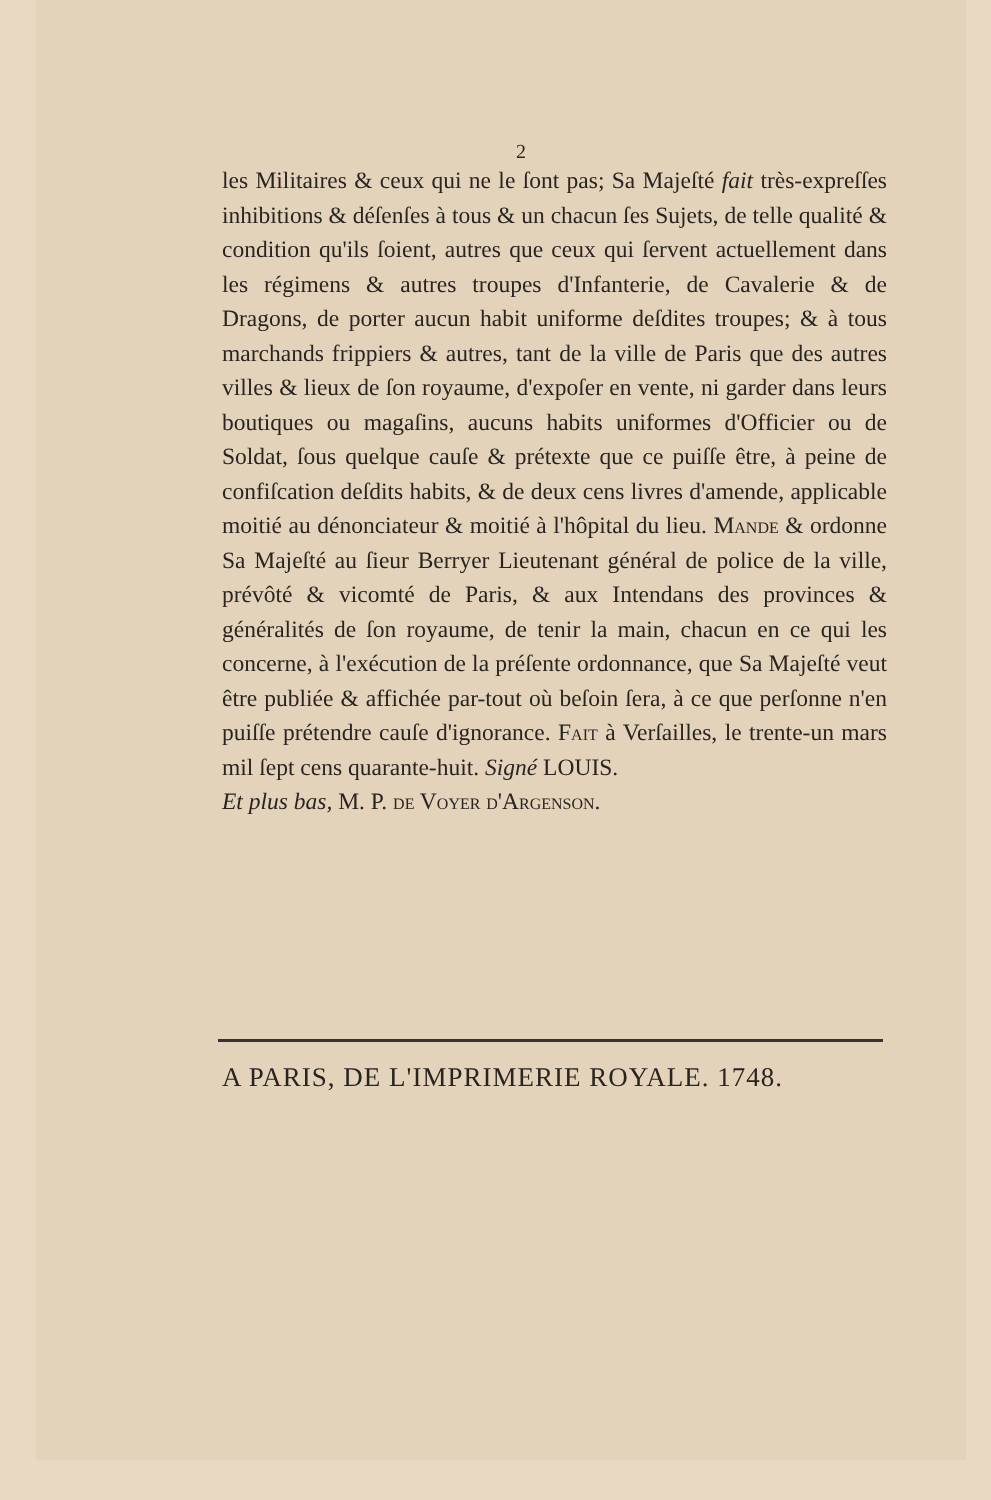2
les Militaires & ceux qui ne le ſont pas; Sa Majeſté fait très-expreſſes inhibitions & déſenſes à tous & un chacun ſes Sujets, de telle qualité & condition qu'ils ſoient, autres que ceux qui ſervent actuellement dans les régimens & autres troupes d'Infanterie, de Cavalerie & de Dragons, de porter aucun habit uniforme deſdites troupes; & à tous marchands frippiers & autres, tant de la ville de Paris que des autres villes & lieux de ſon royaume, d'expoſer en vente, ni garder dans leurs boutiques ou magaſins, aucuns habits uniformes d'Officier ou de Soldat, ſous quelque cauſe & prétexte que ce puiſſe être, à peine de confiſcation deſdits habits, & de deux cens livres d'amende, applicable moitié au dénonciateur & moitié à l'hôpital du lieu. Mande & ordonne Sa Majeſté au ſieur Berryer Lieutenant général de police de la ville, prévôté & vicomté de Paris, & aux Intendans des provinces & généralités de ſon royaume, de tenir la main, chacun en ce qui les concerne, à l'exécution de la préſente ordonnance, que Sa Majeſté veut être publiée & affichée par-tout où beſoin ſera, à ce que perſonne n'en puiſſe prétendre cauſe d'ignorance. Fait à Verſailles, le trente-un mars mil ſept cens quarante-huit. Signé LOUIS.
Et plus bas, M. P. de Voyer d'Argenson.
A PARIS, DE L'IMPRIMERIE ROYALE. 1748.